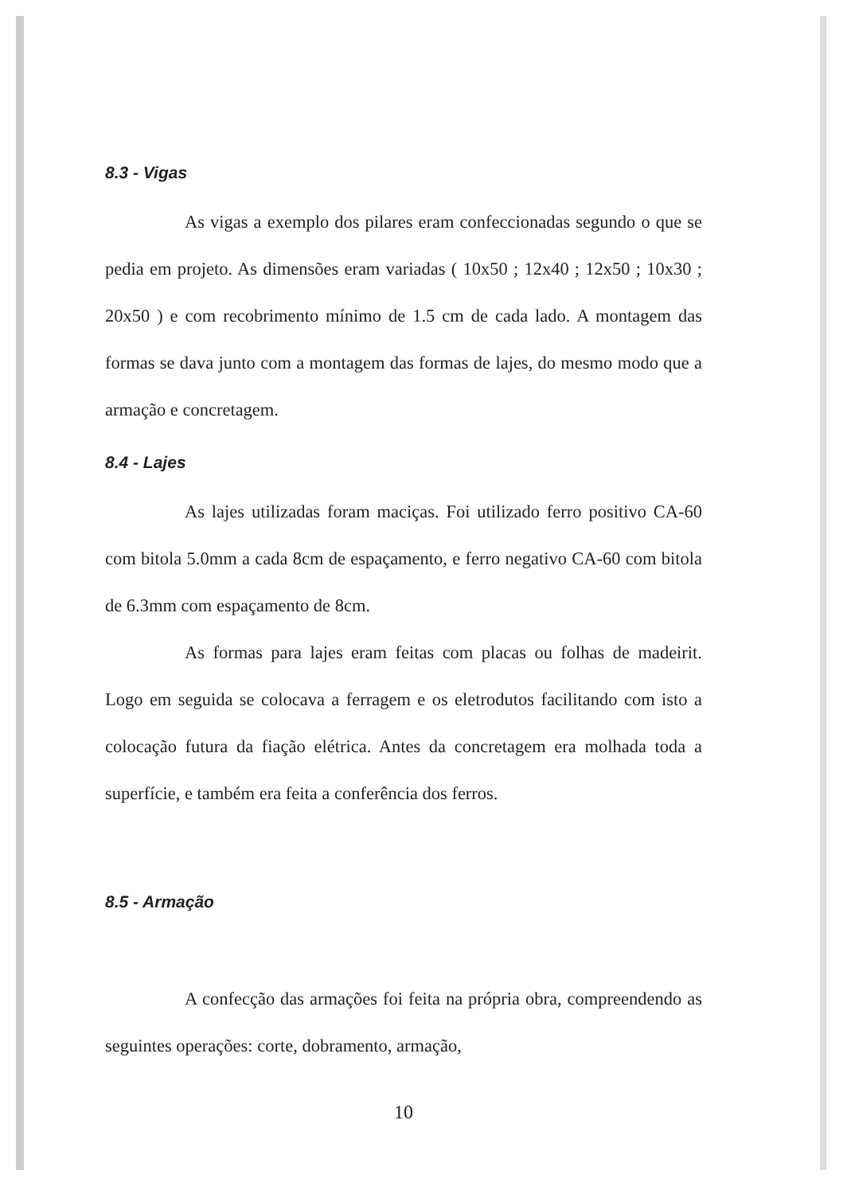8.3 - Vigas
As vigas a exemplo dos pilares eram confeccionadas segundo o que se pedia em projeto. As dimensões eram variadas ( 10x50 ; 12x40 ; 12x50 ; 10x30 ; 20x50 ) e com recobrimento mínimo de 1.5 cm de cada lado. A montagem das formas se dava junto com a montagem das formas de lajes, do mesmo modo que a armação e concretagem.
8.4 - Lajes
As lajes utilizadas foram maciças. Foi utilizado ferro positivo CA-60 com bitola 5.0mm a cada 8cm de espaçamento, e ferro negativo CA-60 com bitola de 6.3mm com espaçamento de 8cm.
As formas para lajes eram feitas com placas ou folhas de madeirit. Logo em seguida se colocava a ferragem e os eletrodutos facilitando com isto a colocação futura da fiação elétrica. Antes da concretagem era molhada toda a superfície, e também era feita a conferência dos ferros.
8.5 - Armação
A confecção das armações foi feita na própria obra, compreendendo as seguintes operações: corte, dobramento, armação,
10